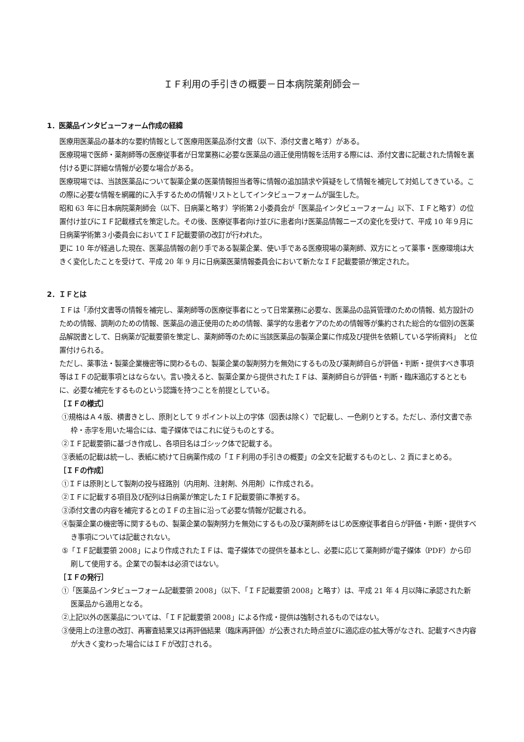ＩＦ利用の手引きの概要－日本病院薬剤師会－
1．医薬品インタビューフォーム作成の経緯
医療用医薬品の基本的な要約情報として医療用医薬品添付文書（以下、添付文書と略す）がある。
医療現場で医師・薬剤師等の医療従事者が日常業務に必要な医薬品の適正使用情報を活用する際には、添付文書に記載された情報を裏付ける更に詳細な情報が必要な場合がある。
医療現場では、当該医薬品について製薬企業の医薬情報担当者等に情報の追加請求や質疑をして情報を補完して対処してきている。この際に必要な情報を網羅的に入手するための情報リストとしてインタビューフォームが誕生した。
昭和 63 年に日本病院薬剤師会（以下、日病薬と略す）学術第２小委員会が「医薬品インタビューフォーム」以下、ＩＦと略す）の位置付け並びにＩＦ記載様式を策定した。その後、医療従事者向け並びに患者向け医薬品情報ニーズの変化を受けて、平成 10 年９月に日病薬学術第３小委員会においてＩＦ記載要領の改訂が行われた。
更に 10 年が経過した現在、医薬品情報の創り手である製薬企業、使い手である医療現場の薬剤師、双方にとって薬事・医療環境は大きく変化したことを受けて、平成 20 年 9 月に日病薬医薬情報委員会において新たなＩＦ記載要領が策定された。
2．ＩＦとは
ＩＦは「添付文書等の情報を補完し、薬剤師等の医療従事者にとって日常業務に必要な、医薬品の品質管理のための情報、処方設計のための情報、調剤のための情報、医薬品の適正使用のための情報、薬学的な患者ケアのための情報等が集約された総合的な個別の医薬品解説書として、日病薬が記載要領を策定し、薬剤師等のために当該医薬品の製薬企業に作成及び提供を依頼している学術資料」　と位置付けられる。
ただし、薬事法・製薬企業機密等に関わるもの、製薬企業の製剤努力を無効にするもの及び薬剤師自らが評価・判断・提供すべき事項等はＩＦの記載事項とはならない。言い換えると、製薬企業から提供されたＩＦは、薬剤師自らが評価・判断・臨床適応するとともに、必要な補完をするものという認識を持つことを前提としている。
［ＩＦの様式］
①規格はＡ４版、横書きとし、原則として 9 ポイント以上の字体（図表は除く）で記載し、一色刷りとする。ただし、添付文書で赤枠・赤字を用いた場合には、電子媒体ではこれに従うものとする。
②ＩＦ記載要領に基づき作成し、各項目名はゴシック体で記載する。
③表紙の記載は統一し、表紙に続けて日病薬作成の「ＩＦ利用の手引きの概要」の全文を記載するものとし、2 頁にまとめる。
［ＩＦの作成］
①ＩＦは原則として製剤の投与経路別（内用剤、注射剤、外用剤）に作成される。
②ＩＦに記載する項目及び配列は日病薬が策定したＩＦ記載要領に準拠する。
③添付文書の内容を補完するとのＩＦの主旨に沿って必要な情報が記載される。
④製薬企業の機密等に関するもの、製薬企業の製剤努力を無効にするもの及び薬剤師をはじめ医療従事者自らが評価・判断・提供すべき事項については記載されない。
⑤「ＩＦ記載要領 2008」により作成されたＩＦは、電子媒体での提供を基本とし、必要に応じて薬剤師が電子媒体（PDF）から印刷して使用する。企業での製本は必須ではない。
［ＩＦの発行］
①「医薬品インタビューフォーム記載要領 2008」（以下、「ＩＦ記載要領 2008」と略す）は、平成 21 年 4 月以降に承認された新医薬品から適用となる。
②上記以外の医薬品については、「ＩＦ記載要領 2008」による作成・提供は強制されるものではない。
③使用上の注意の改訂、再審査結果又は再評価結果（臨床再評価）が公表された時点並びに適応症の拡大等がなされ、記載すべき内容が大きく変わった場合にはＩＦが改訂される。